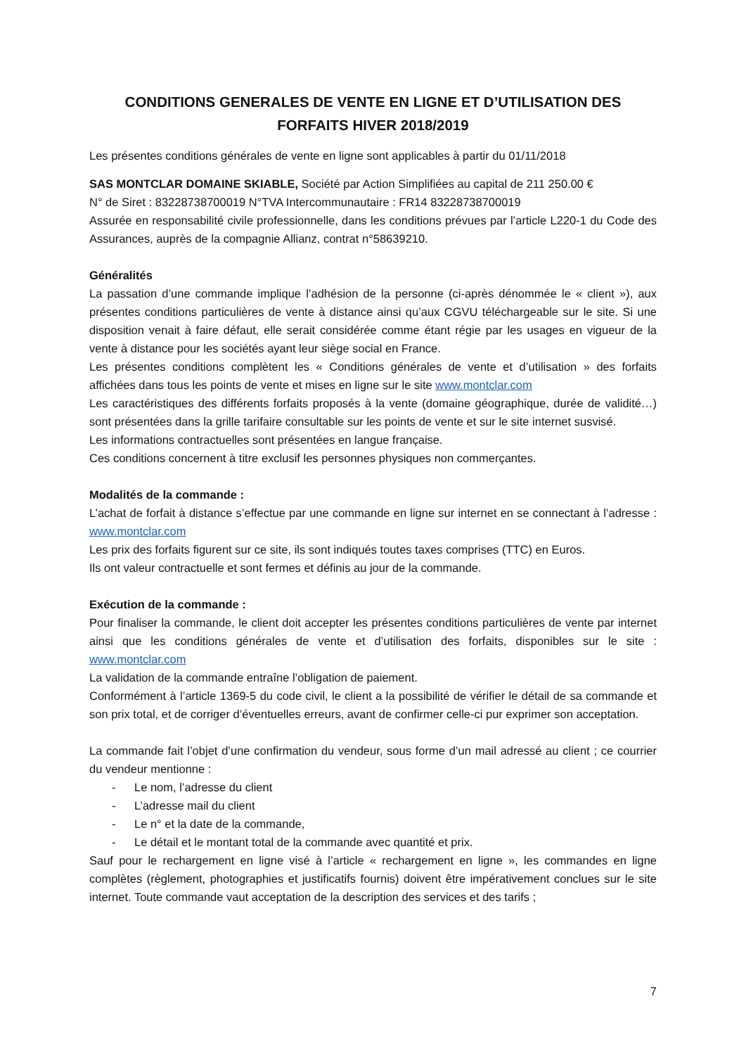CONDITIONS GENERALES DE VENTE EN LIGNE ET D’UTILISATION DES FORFAITS HIVER 2018/2019
Les présentes conditions générales de vente en ligne sont applicables à partir du 01/11/2018
SAS MONTCLAR DOMAINE SKIABLE, Société par Action Simplifiées au capital de 211 250.00 €
N° de Siret : 83228738700019 N°TVA Intercommunautaire : FR14 83228738700019
Assurée en responsabilité civile professionnelle, dans les conditions prévues par l’article L220-1 du Code des Assurances, auprès de la compagnie Allianz, contrat n°58639210.
Généralités
La passation d’une commande implique l’adhésion de la personne (ci-après dénommée le « client »), aux présentes conditions particulières de vente à distance ainsi qu’aux CGVU téléchargeable sur le site. Si une disposition venait à faire défaut, elle serait considérée comme étant régie par les usages en vigueur de la vente à distance pour les sociétés ayant leur siège social en France.
Les présentes conditions complètent les « Conditions générales de vente et d’utilisation » des forfaits affichées dans tous les points de vente et mises en ligne sur le site www.montclar.com
Les caractéristiques des différents forfaits proposés à la vente (domaine géographique, durée de validité…) sont présentées dans la grille tarifaire consultable sur les points de vente et sur le site internet susvisé.
Les informations contractuelles sont présentées en langue française.
Ces conditions concernent à titre exclusif les personnes physiques non commerçantes.
Modalités de la commande :
L’achat de forfait à distance s’effectue par une commande en ligne sur internet en se connectant à l’adresse : www.montclar.com
Les prix des forfaits figurent sur ce site, ils sont indiqués toutes taxes comprises (TTC) en Euros.
Ils ont valeur contractuelle et sont fermes et définis au jour de la commande.
Exécution de la commande :
Pour finaliser la commande, le client doit accepter les présentes conditions particulières de vente par internet ainsi que les conditions générales de vente et d’utilisation des forfaits, disponibles sur le site : www.montclar.com
La validation de la commande entraîne l’obligation de paiement.
Conformément à l’article 1369-5 du code civil, le client a la possibilité de vérifier le détail de sa commande et son prix total, et de corriger d’éventuelles erreurs, avant de confirmer celle-ci pur exprimer son acceptation.
La commande fait l’objet d’une confirmation du vendeur, sous forme d’un mail adressé au client ; ce courrier du vendeur mentionne :
- Le nom, l’adresse du client
- L’adresse mail du client
- Le n° et la date de la commande,
- Le détail et le montant total de la commande avec quantité et prix.
Sauf pour le rechargement en ligne visé à l’article « rechargement en ligne », les commandes en ligne complètes (règlement, photographies et justificatifs fournis) doivent être impérativement conclues sur le site internet. Toute commande vaut acceptation de la description des services et des tarifs ;
7